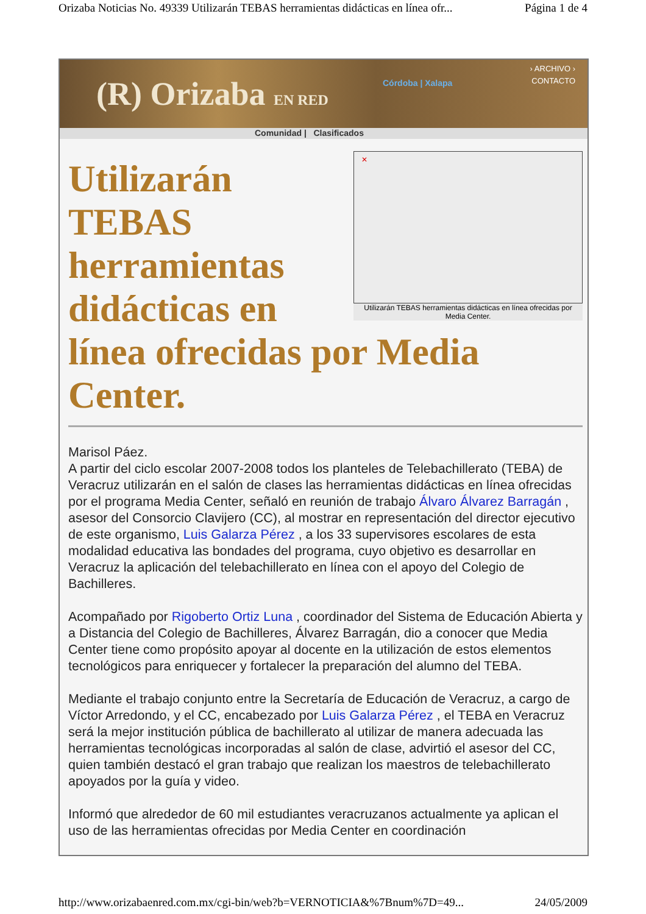Orizaba Noticias No. 49339 Utilizarán TEBAS herramientas didácticas en línea ofr... Página 1 de 4
(R) Orizaba EN RED Córdoba | Xalapa
› ARCHIVO ›
CONTACTO
Comunidad | Clasificados
✕
Utilizarán TEBAS herramientas didácticas en línea ofrecidas por Media Center.
Utilizarán TEBAS herramientas didácticas en línea ofrecidas por Media Center.
Marisol Páez.
A partir del ciclo escolar 2007-2008 todos los planteles de Telebachillerato (TEBA) de Veracruz utilizarán en el salón de clases las herramientas didácticas en línea ofrecidas por el programa Media Center, señaló en reunión de trabajo Álvaro Álvarez Barragán , asesor del Consorcio Clavijero (CC), al mostrar en representación del director ejecutivo de este organismo, Luis Galarza Pérez , a los 33 supervisores escolares de esta modalidad educativa las bondades del programa, cuyo objetivo es desarrollar en Veracruz la aplicación del telebachillerato en línea con el apoyo del Colegio de Bachilleres.
Acompañado por Rigoberto Ortiz Luna , coordinador del Sistema de Educación Abierta y a Distancia del Colegio de Bachilleres, Álvarez Barragán, dio a conocer que Media Center tiene como propósito apoyar al docente en la utilización de estos elementos tecnológicos para enriquecer y fortalecer la preparación del alumno del TEBA.
Mediante el trabajo conjunto entre la Secretaría de Educación de Veracruz, a cargo de Víctor Arredondo, y el CC, encabezado por Luis Galarza Pérez , el TEBA en Veracruz será la mejor institución pública de bachillerato al utilizar de manera adecuada las herramientas tecnológicas incorporadas al salón de clase, advirtió el asesor del CC, quien también destacó el gran trabajo que realizan los maestros de telebachillerato apoyados por la guía y video.
Informó que alrededor de 60 mil estudiantes veracruzanos actualmente ya aplican el uso de las herramientas ofrecidas por Media Center en coordinación
http://www.orizabaenred.com.mx/cgi-bin/web?b=VERNOTICIA&%7Bnum%7D=49... 24/05/2009